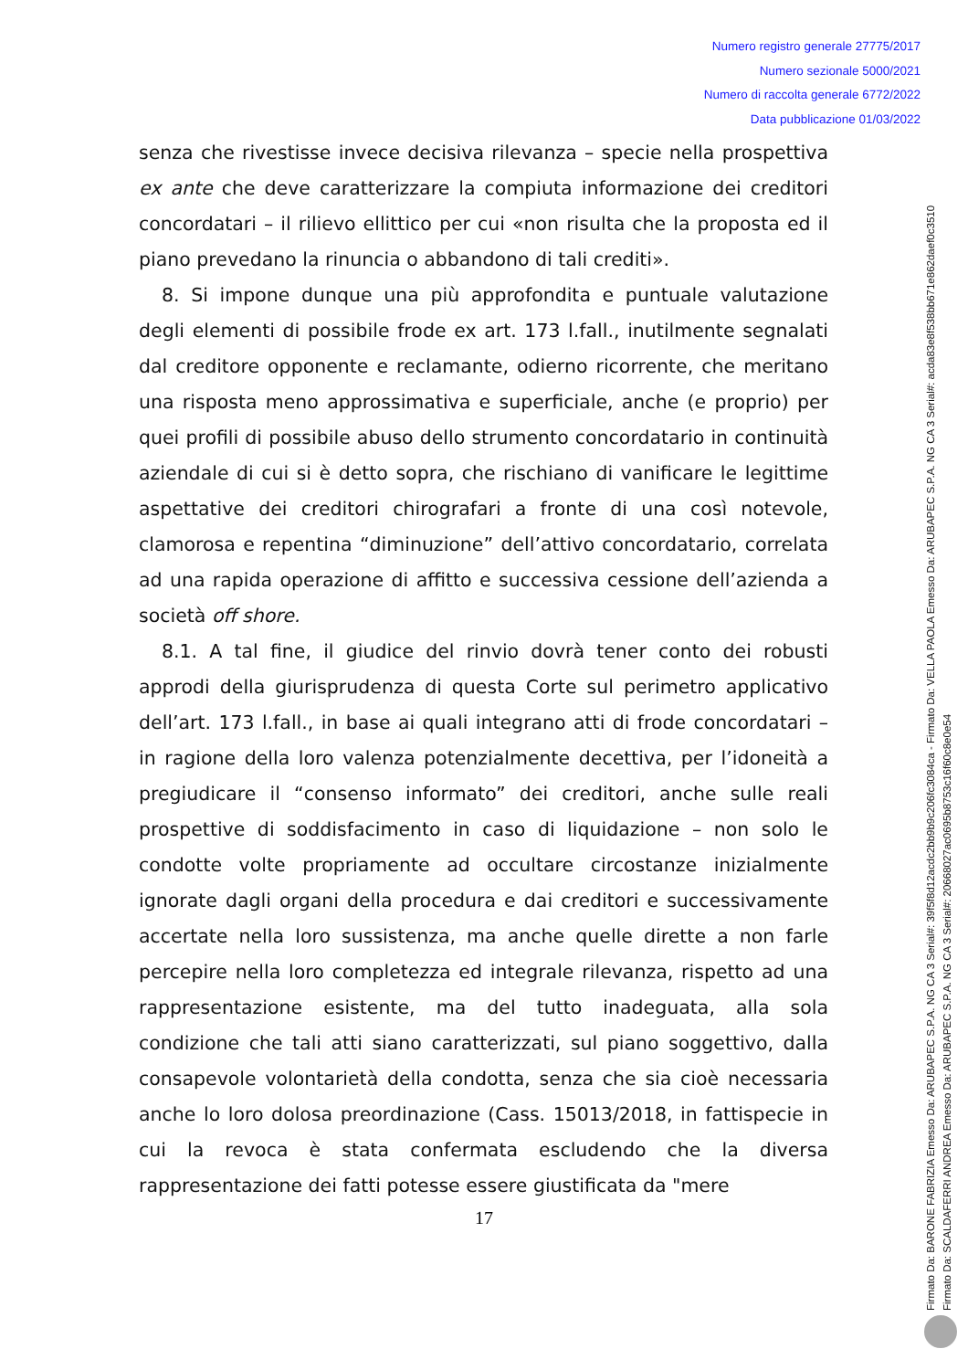Numero registro generale 27775/2017
Numero sezionale 5000/2021
Numero di raccolta generale 6772/2022
Data pubblicazione 01/03/2022
senza che rivestisse invece decisiva rilevanza – specie nella prospettiva ex ante che deve caratterizzare la compiuta informazione dei creditori concordatari – il rilievo ellittico per cui «non risulta che la proposta ed il piano prevedano la rinuncia o abbandono di tali crediti».
8. Si impone dunque una più approfondita e puntuale valutazione degli elementi di possibile frode ex art. 173 l.fall., inutilmente segnalati dal creditore opponente e reclamante, odierno ricorrente, che meritano una risposta meno approssimativa e superficiale, anche (e proprio) per quei profili di possibile abuso dello strumento concordatario in continuità aziendale di cui si è detto sopra, che rischiano di vanificare le legittime aspettative dei creditori chirografari a fronte di una così notevole, clamorosa e repentina “diminuzione” dell’attivo concordatario, correlata ad una rapida operazione di affitto e successiva cessione dell’azienda a società off shore.
8.1. A tal fine, il giudice del rinvio dovrà tener conto dei robusti approdi della giurisprudenza di questa Corte sul perimetro applicativo dell’art. 173 l.fall., in base ai quali integrano atti di frode concordatari – in ragione della loro valenza potenzialmente decettiva, per l’idoneità a pregiudicare il “consenso informato” dei creditori, anche sulle reali prospettive di soddisfacimento in caso di liquidazione – non solo le condotte volte propriamente ad occultare circostanze inizialmente ignorate dagli organi della procedura e dai creditori e successivamente accertate nella loro sussistenza, ma anche quelle dirette a non farle percepire nella loro completezza ed integrale rilevanza, rispetto ad una rappresentazione esistente, ma del tutto inadeguata, alla sola condizione che tali atti siano caratterizzati, sul piano soggettivo, dalla consapevole volontarietà della condotta, senza che sia cioè necessaria anche lo loro dolosa preordinazione (Cass. 15013/2018, in fattispecie in cui la revoca è stata confermata escludendo che la diversa rappresentazione dei fatti potesse essere giustificata da "mere
17
Firmato Da: BARONE FABRIZIA Emesso Da: ARUBAPEC S.P.A. NG CA 3 Serial#: 39f5f8d12acdc2bb9b9c206fc3084ca - Firmato Da: VELLA PAOLA Emesso Da: ARUBAPEC S.P.A. NG CA 3 Serial#: acda83e8f538bb671e862daef0c3510
Firmato Da: SCALDAFERRI ANDREA Emesso Da: ARUBAPEC S.P.A. NG CA 3 Serial#: 20668027ac0695b8753c16f60c8e0e54